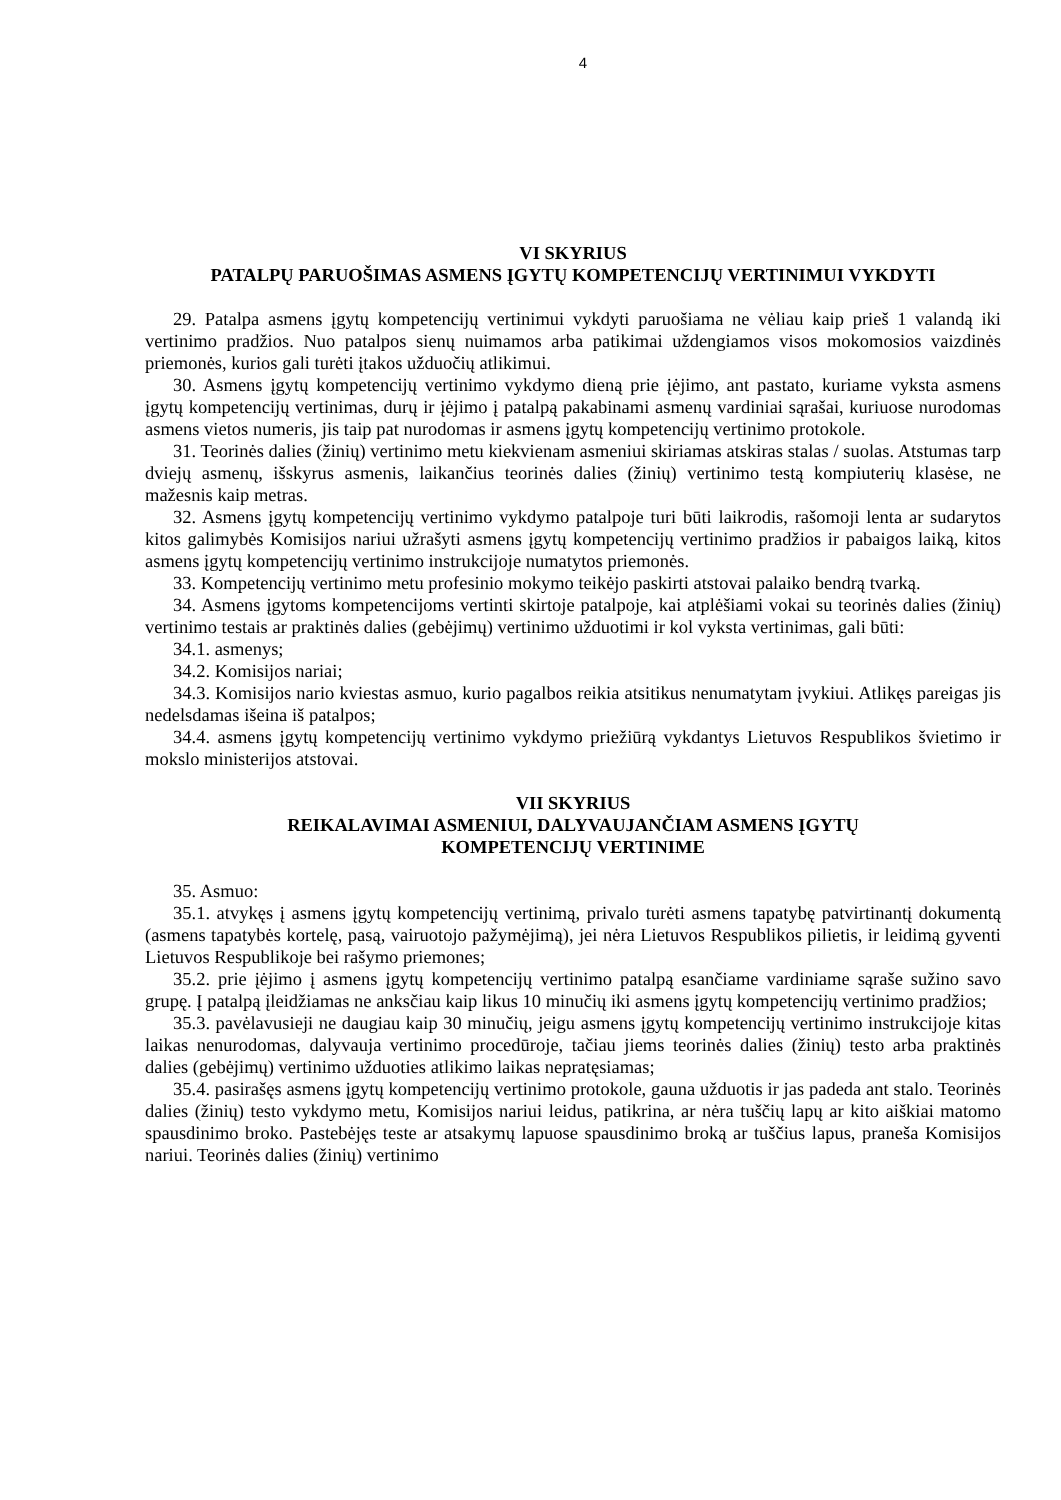4
VI SKYRIUS
PATALPŲ PARUOŠIMAS ASMENS ĮGYTŲ KOMPETENCIJŲ VERTINIMUI VYKDYTI
29. Patalpa asmens įgytų kompetencijų vertinimui vykdyti paruošiama ne vėliau kaip prieš 1 valandą iki vertinimo pradžios. Nuo patalpos sienų nuimamos arba patikimai uždengiamos visos mokomosios vaizdinės priemonės, kurios gali turėti įtakos užduočių atlikimui.
30. Asmens įgytų kompetencijų vertinimo vykdymo dieną prie įėjimo, ant pastato, kuriame vyksta asmens įgytų kompetencijų vertinimas, durų ir įėjimo į patalpą pakabinami asmenų vardiniai sąrašai, kuriuose nurodomas asmens vietos numeris, jis taip pat nurodomas ir asmens įgytų kompetencijų vertinimo protokole.
31. Teorinės dalies (žinių) vertinimo metu kiekvienam asmeniui skiriamas atskiras stalas / suolas. Atstumas tarp dviejų asmenų, išskyrus asmenis, laikančius teorinės dalies (žinių) vertinimo testą kompiuterių klasėse, ne mažesnis kaip metras.
32. Asmens įgytų kompetencijų vertinimo vykdymo patalpoje turi būti laikrodis, rašomoji lenta ar sudarytos kitos galimybės Komisijos nariui užrašyti asmens įgytų kompetencijų vertinimo pradžios ir pabaigos laiką, kitos asmens įgytų kompetencijų vertinimo instrukcijoje numatytos priemonės.
33. Kompetencijų vertinimo metu profesinio mokymo teikėjo paskirti atstovai palaiko bendrą tvarką.
34. Asmens įgytoms kompetencijoms vertinti skirtoje patalpoje, kai atplėšiami vokai su teorinės dalies (žinių) vertinimo testais ar praktinės dalies (gebėjimų) vertinimo užduotimi ir kol vyksta vertinimas, gali būti:
34.1. asmenys;
34.2. Komisijos nariai;
34.3. Komisijos nario kviestas asmuo, kurio pagalbos reikia atsitikus nenumatytam įvykiui. Atlikęs pareigas jis nedelsdamas išeina iš patalpos;
34.4. asmens įgytų kompetencijų vertinimo vykdymo priežiūrą vykdantys Lietuvos Respublikos švietimo ir mokslo ministerijos atstovai.
VII SKYRIUS
REIKALAVIMAI ASMENIUI, DALYVAUJANČIAM ASMENS ĮGYTŲ
KOMPETENCIJŲ VERTINIME
35. Asmuo:
35.1. atvykęs į asmens įgytų kompetencijų vertinimą, privalo turėti asmens tapatybę patvirtinantį dokumentą (asmens tapatybės kortelę, pasą, vairuotojo pažymėjimą), jei nėra Lietuvos Respublikos pilietis, ir leidimą gyventi Lietuvos Respublikoje bei rašymo priemones;
35.2. prie įėjimo į asmens įgytų kompetencijų vertinimo patalpą esančiame vardiniame sąraše sužino savo grupę. Į patalpą įleidžiamas ne anksčiau kaip likus 10 minučių iki asmens įgytų kompetencijų vertinimo pradžios;
35.3. pavėlavusieji ne daugiau kaip 30 minučių, jeigu asmens įgytų kompetencijų vertinimo instrukcijoje kitas laikas nenurodomas, dalyvauja vertinimo procedūroje, tačiau jiems teorinės dalies (žinių) testo arba praktinės dalies (gebėjimų) vertinimo užduoties atlikimo laikas nepratęsiamas;
35.4. pasirašęs asmens įgytų kompetencijų vertinimo protokole, gauna užduotis ir jas padeda ant stalo. Teorinės dalies (žinių) testo vykdymo metu, Komisijos nariui leidus, patikrina, ar nėra tuščių lapų ar kito aiškiai matomo spausdinimo broko. Pastebėjęs teste ar atsakymų lapuose spausdinimo broką ar tuščius lapus, praneša Komisijos nariui. Teorinės dalies (žinių) vertinimo